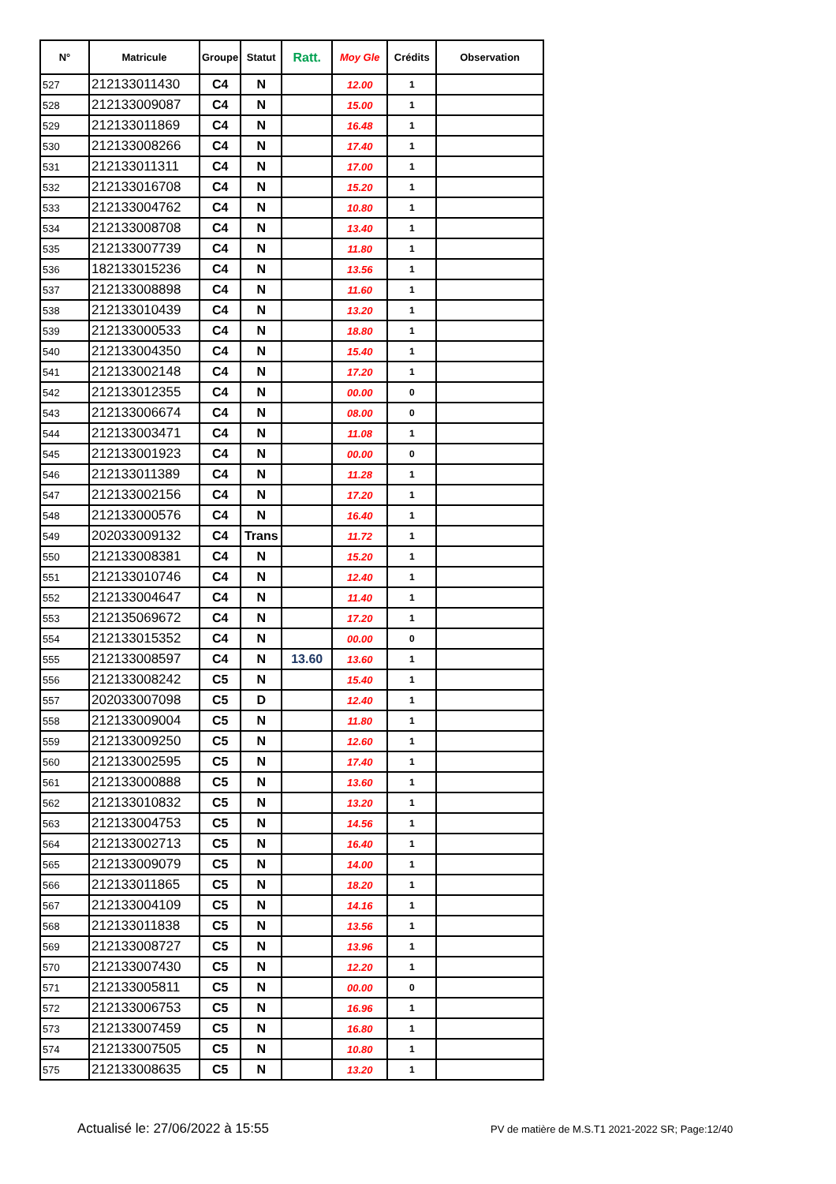| N° | Matricule | Groupe | Statut | Ratt. | Moy Gle | Crédits | Observation |
| --- | --- | --- | --- | --- | --- | --- | --- |
| 527 | 212133011430 | C4 | N | | 12.00 | 1 | |
| 528 | 212133009087 | C4 | N | | 15.00 | 1 | |
| 529 | 212133011869 | C4 | N | | 16.48 | 1 | |
| 530 | 212133008266 | C4 | N | | 17.40 | 1 | |
| 531 | 212133011311 | C4 | N | | 17.00 | 1 | |
| 532 | 212133016708 | C4 | N | | 15.20 | 1 | |
| 533 | 212133004762 | C4 | N | | 10.80 | 1 | |
| 534 | 212133008708 | C4 | N | | 13.40 | 1 | |
| 535 | 212133007739 | C4 | N | | 11.80 | 1 | |
| 536 | 182133015236 | C4 | N | | 13.56 | 1 | |
| 537 | 212133008898 | C4 | N | | 11.60 | 1 | |
| 538 | 212133010439 | C4 | N | | 13.20 | 1 | |
| 539 | 212133000533 | C4 | N | | 18.80 | 1 | |
| 540 | 212133004350 | C4 | N | | 15.40 | 1 | |
| 541 | 212133002148 | C4 | N | | 17.20 | 1 | |
| 542 | 212133012355 | C4 | N | | 00.00 | 0 | |
| 543 | 212133006674 | C4 | N | | 08.00 | 0 | |
| 544 | 212133003471 | C4 | N | | 11.08 | 1 | |
| 545 | 212133001923 | C4 | N | | 00.00 | 0 | |
| 546 | 212133011389 | C4 | N | | 11.28 | 1 | |
| 547 | 212133002156 | C4 | N | | 17.20 | 1 | |
| 548 | 212133000576 | C4 | N | | 16.40 | 1 | |
| 549 | 202033009132 | C4 | Trans | | 11.72 | 1 | |
| 550 | 212133008381 | C4 | N | | 15.20 | 1 | |
| 551 | 212133010746 | C4 | N | | 12.40 | 1 | |
| 552 | 212133004647 | C4 | N | | 11.40 | 1 | |
| 553 | 212135069672 | C4 | N | | 17.20 | 1 | |
| 554 | 212133015352 | C4 | N | | 00.00 | 0 | |
| 555 | 212133008597 | C4 | N | 13.60 | 13.60 | 1 | |
| 556 | 212133008242 | C5 | N | | 15.40 | 1 | |
| 557 | 202033007098 | C5 | D | | 12.40 | 1 | |
| 558 | 212133009004 | C5 | N | | 11.80 | 1 | |
| 559 | 212133009250 | C5 | N | | 12.60 | 1 | |
| 560 | 212133002595 | C5 | N | | 17.40 | 1 | |
| 561 | 212133000888 | C5 | N | | 13.60 | 1 | |
| 562 | 212133010832 | C5 | N | | 13.20 | 1 | |
| 563 | 212133004753 | C5 | N | | 14.56 | 1 | |
| 564 | 212133002713 | C5 | N | | 16.40 | 1 | |
| 565 | 212133009079 | C5 | N | | 14.00 | 1 | |
| 566 | 212133011865 | C5 | N | | 18.20 | 1 | |
| 567 | 212133004109 | C5 | N | | 14.16 | 1 | |
| 568 | 212133011838 | C5 | N | | 13.56 | 1 | |
| 569 | 212133008727 | C5 | N | | 13.96 | 1 | |
| 570 | 212133007430 | C5 | N | | 12.20 | 1 | |
| 571 | 212133005811 | C5 | N | | 00.00 | 0 | |
| 572 | 212133006753 | C5 | N | | 16.96 | 1 | |
| 573 | 212133007459 | C5 | N | | 16.80 | 1 | |
| 574 | 212133007505 | C5 | N | | 10.80 | 1 | |
| 575 | 212133008635 | C5 | N | | 13.20 | 1 | |
Actualisé le: 27/06/2022 à 15:55
PV de matière de M.S.T1 2021-2022 SR; Page:12/40